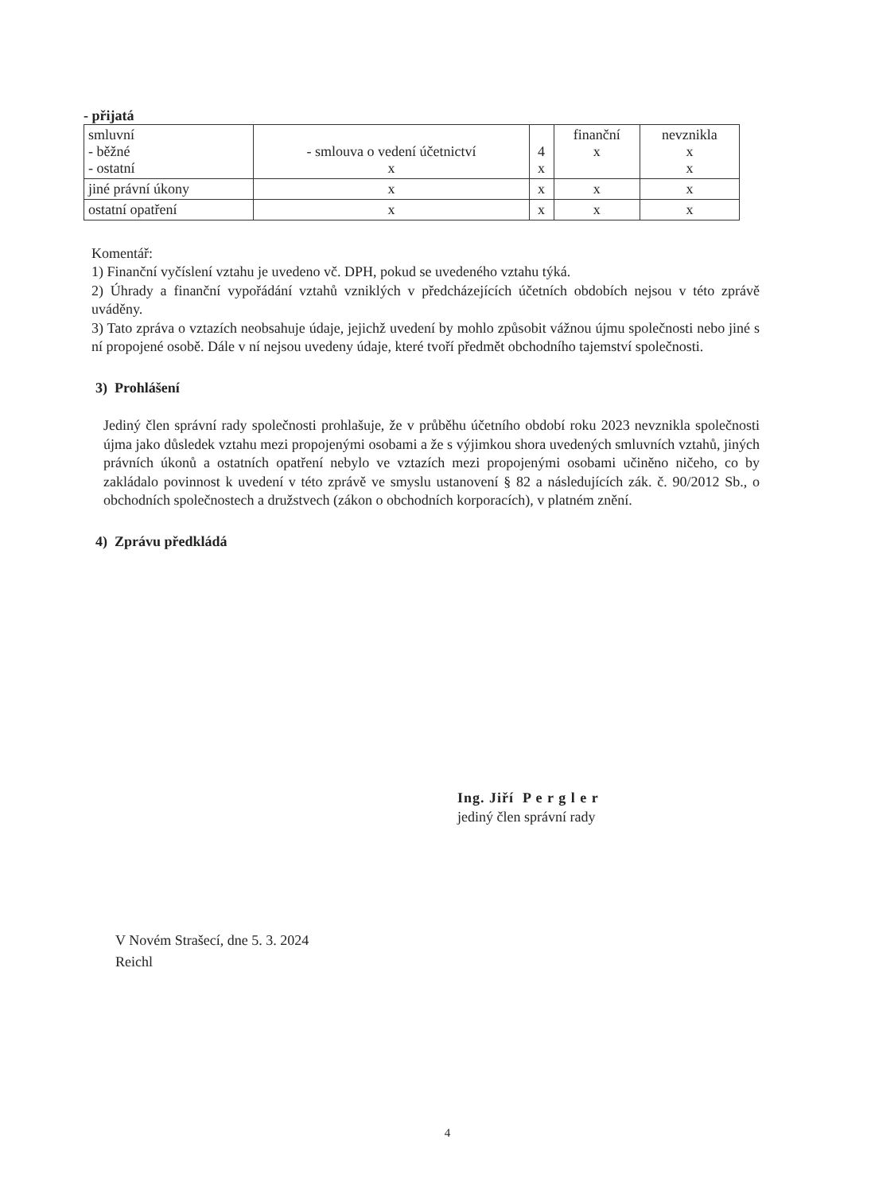- přijatá
| smluvní - běžné - ostatní | - smlouva o vedení účetnictví x | 4 x | finanční x | nevznikla x x |
| jiné právní úkony | x | x | x | x |
| ostatní opatření | x | x | x | x |
Komentář:
1) Finanční vyčíslení vztahu je uvedeno vč. DPH, pokud se uvedeného vztahu týká.
2) Úhrady a finanční vypořádání vztahů vzniklých v předcházejících účetních obdobích nejsou v této zprávě uváděny.
3) Tato zpráva o vztazích neobsahuje údaje, jejichž uvedení by mohlo způsobit vážnou újmu společnosti nebo jiné s ní propojené osobě. Dále v ní nejsou uvedeny údaje, které tvoří předmět obchodního tajemství společnosti.
3) Prohlášení
Jediný člen správní rady společnosti prohlašuje, že v průběhu účetního období roku 2023 nevznikla společnosti újma jako důsledek vztahu mezi propojenými osobami a že s výjimkou shora uvedených smluvních vztahů, jiných právních úkonů a ostatních opatření nebylo ve vztazích mezi propojenými osobami učiněno ničeho, co by zakládalo povinnost k uvedení v této zprávě ve smyslu ustanovení § 82 a následujících zák. č. 90/2012 Sb., o obchodních společnostech a družstvech (zákon o obchodních korporacích), v platném znění.
4) Zprávu předkládá
Ing. Jiří P e r g l e r
jediný člen správní rady
V Novém Strašecí, dne 5. 3. 2024
Reichl
4